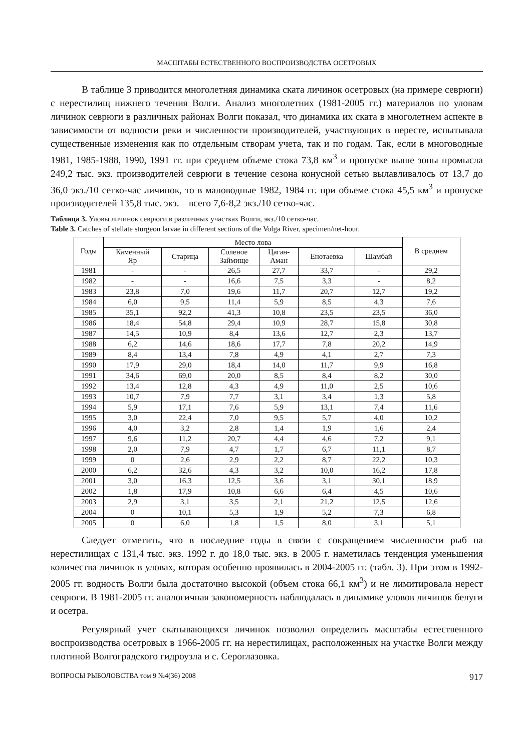МАСШТАБЫ ЕСТЕСТВЕННОГО ВОСПРОИЗВОДСТВА ОСЕТРОВЫХ
В таблице 3 приводится многолетняя динамика ската личинок осетровых (на примере севрюги) с нерестилищ нижнего течения Волги. Анализ многолетних (1981-2005 гг.) материалов по уловам личинок севрюги в различных районах Волги показал, что динамика их ската в многолетнем аспекте в зависимости от водности реки и численности производителей, участвующих в нересте, испытывала существенные изменения как по отдельным створам учета, так и по годам. Так, если в многоводные 1981, 1985-1988, 1990, 1991 гг. при среднем объеме стока 73,8 км<sup>3</sup> и пропуске выше зоны промысла 249,2 тыс. экз. производителей севрюги в течение сезона конусной сетью вылавливалось от 13,7 до 36,0 экз./10 сетко-час личинок, то в маловодные 1982, 1984 гг. при объеме стока 45,5 км<sup>3</sup> и пропуске производителей 135,8 тыс. экз. – всего 7,6-8,2 экз./10 сетко-час.
Таблица 3. Уловы личинок севрюги в различных участках Волги, экз./10 сетко-час.
Table 3. Catches of stellate sturgeon larvae in different sections of the Volga River, specimen/net-hour.
| Годы | Место лова | | | | | | В среднем |
| --- | --- | --- | --- | --- | --- | --- | --- |
| | Каменный Яр | Старица | Соленое Займище | Цаган- Аман | Енотаевка | Шамбай | |
| 1981 | - | - | 26,5 | 27,7 | 33,7 | - | 29,2 |
| 1982 | - | - | 16,6 | 7,5 | 3,3 | - | 8,2 |
| 1983 | 23,8 | 7,0 | 19,6 | 11,7 | 20,7 | 12,7 | 19,2 |
| 1984 | 6,0 | 9,5 | 11,4 | 5,9 | 8,5 | 4,3 | 7,6 |
| 1985 | 35,1 | 92,2 | 41,3 | 10,8 | 23,5 | 23,5 | 36,0 |
| 1986 | 18,4 | 54,8 | 29,4 | 10,9 | 28,7 | 15,8 | 30,8 |
| 1987 | 14,5 | 10,9 | 8,4 | 13,6 | 12,7 | 2,3 | 13,7 |
| 1988 | 6,2 | 14,6 | 18,6 | 17,7 | 7,8 | 20,2 | 14,9 |
| 1989 | 8,4 | 13,4 | 7,8 | 4,9 | 4,1 | 2,7 | 7,3 |
| 1990 | 17,9 | 29,0 | 18,4 | 14,0 | 11,7 | 9,9 | 16,8 |
| 1991 | 34,6 | 69,0 | 20,0 | 8,5 | 8,4 | 8,2 | 30,0 |
| 1992 | 13,4 | 12,8 | 4,3 | 4,9 | 11,0 | 2,5 | 10,6 |
| 1993 | 10,7 | 7,9 | 7,7 | 3,1 | 3,4 | 1,3 | 5,8 |
| 1994 | 5,9 | 17,1 | 7,6 | 5,9 | 13,1 | 7,4 | 11,6 |
| 1995 | 3,0 | 22,4 | 7,0 | 9,5 | 5,7 | 4,0 | 10,2 |
| 1996 | 4,0 | 3,2 | 2,8 | 1,4 | 1,9 | 1,6 | 2,4 |
| 1997 | 9,6 | 11,2 | 20,7 | 4,4 | 4,6 | 7,2 | 9,1 |
| 1998 | 2,0 | 7,9 | 4,7 | 1,7 | 6,7 | 11,1 | 8,7 |
| 1999 | 0 | 2,6 | 2,9 | 2,2 | 8,7 | 22,2 | 10,3 |
| 2000 | 6,2 | 32,6 | 4,3 | 3,2 | 10,0 | 16,2 | 17,8 |
| 2001 | 3,0 | 16,3 | 12,5 | 3,6 | 3,1 | 30,1 | 18,9 |
| 2002 | 1,8 | 17,9 | 10,8 | 6,6 | 6,4 | 4,5 | 10,6 |
| 2003 | 2,9 | 3,1 | 3,5 | 2,1 | 21,2 | 12,5 | 12,6 |
| 2004 | 0 | 10,1 | 5,3 | 1,9 | 5,2 | 7,3 | 6,8 |
| 2005 | 0 | 6,0 | 1,8 | 1,5 | 8,0 | 3,1 | 5,1 |
Следует отметить, что в последние годы в связи с сокращением численности рыб на нерестилищах с 131,4 тыс. экз. 1992 г. до 18,0 тыс. экз. в 2005 г. наметилась тенденция уменьшения количества личинок в уловах, которая особенно проявилась в 2004-2005 гг. (табл. 3). При этом в 1992-2005 гг. водность Волги была достаточно высокой (объем стока 66,1 км<sup>3</sup>) и не лимитировала нерест севрюги. В 1981-2005 гг. аналогичная закономерность наблюдалась в динамике уловов личинок белуги и осетра.
Регулярный учет скатывающихся личинок позволил определить масштабы естественного воспроизводства осетровых в 1966-2005 гг. на нерестилищах, расположенных на участке Волги между плотиной Волгоградского гидроузла и с. Сероглазовка.
ВОПРОСЫ РЫБОЛОВСТВА том 9 №4(36) 2008 917